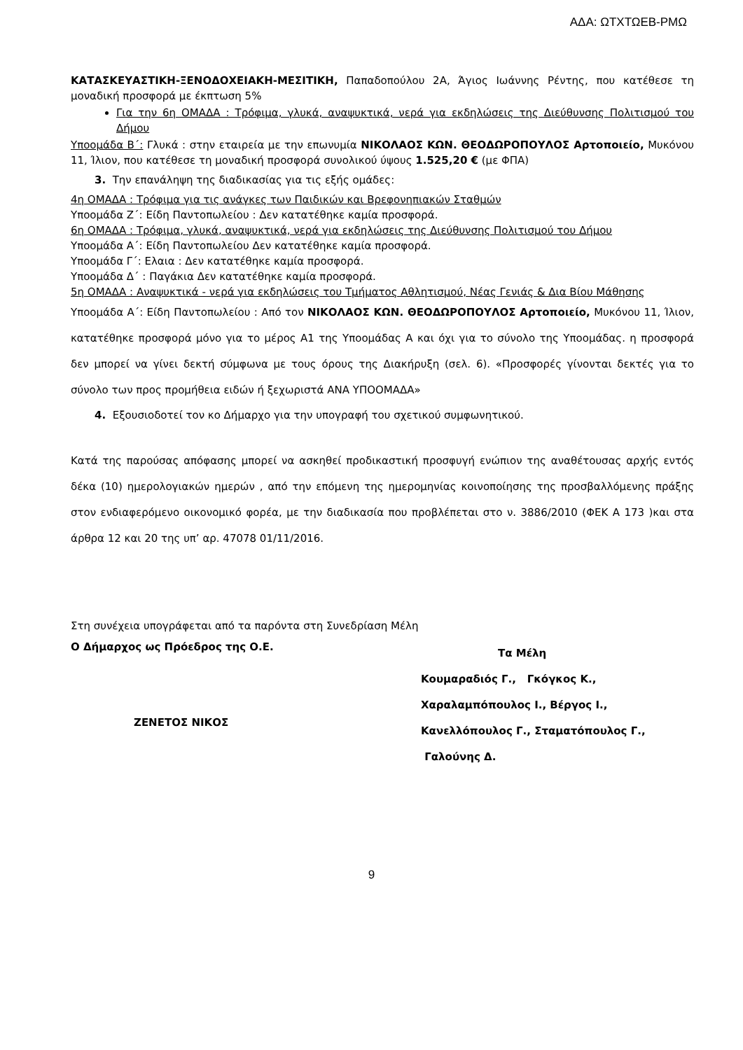ΑΔΑ: ΩΤΧΤΩΕΒ-ΡΜΩ
ΚΑΤΑΣΚΕΥΑΣΤΙΚΗ-ΞΕΝΟΔΟΧΕΙΑΚΗ-ΜΕΣΙΤΙΚΗ, Παπαδοπούλου 2Α, Άγιος Ιωάννης Ρέντης, που κατέθεσε τη μοναδική προσφορά με έκπτωση 5%
Για την 6η ΟΜΑΔΑ : Τρόφιμα, γλυκά, αναψυκτικά, νερά για εκδηλώσεις της Διεύθυνσης Πολιτισμού του Δήμου
Υποομάδα Β΄: Γλυκά : στην εταιρεία με την επωνυμία ΝΙΚΟΛΑΟΣ ΚΩΝ. ΘΕΟΔΩΡΟΠΟΥΛΟΣ Αρτοποιείο, Μυκόνου 11, Ίλιον, που κατέθεσε τη μοναδική προσφορά συνολικού ύψους 1.525,20 € (με ΦΠΑ)
3. Την επανάληψη της διαδικασίας για τις εξής ομάδες:
4η ΟΜΑΔΑ : Τρόφιμα για τις ανάγκες των Παιδικών και Βρεφονηπιακών Σταθμών
Υποομάδα Ζ΄: Είδη Παντοπωλείου : Δεν κατατέθηκε καμία προσφορά.
6η ΟΜΑΔΑ : Τρόφιμα, γλυκά, αναψυκτικά, νερά για εκδηλώσεις της Διεύθυνσης Πολιτισμού του Δήμου
Υποομάδα Α΄: Είδη Παντοπωλείου Δεν κατατέθηκε καμία προσφορά.
Υποομάδα Γ΄: Ελαια : Δεν κατατέθηκε καμία προσφορά.
Υποομάδα Δ΄ : Παγάκια Δεν κατατέθηκε καμία προσφορά.
5η ΟΜΑΔΑ : Αναψυκτικά - νερά για εκδηλώσεις του Τμήματος Αθλητισμού, Νέας Γενιάς & Δια Βίου Μάθησης
Υποομάδα Α΄: Είδη Παντοπωλείου : Από τον ΝΙΚΟΛΑΟΣ ΚΩΝ. ΘΕΟΔΩΡΟΠΟΥΛΟΣ Αρτοποιείο, Μυκόνου 11, Ίλιον, κατατέθηκε προσφορά μόνο για το μέρος Α1 της Υποομάδας Α και όχι για το σύνολο της Υποομάδας. η προσφορά δεν μπορεί να γίνει δεκτή σύμφωνα με τους όρους της Διακήρυξη (σελ. 6). «Προσφορές γίνονται δεκτές για το σύνολο των προς προμήθεια ειδών ή ξεχωριστά ΑΝΑ ΥΠΟΟΜΑΔΑ»
4. Εξουσιοδοτεί τον κο Δήμαρχο για την υπογραφή του σχετικού συμφωνητικού.
Κατά της παρούσας απόφασης μπορεί να ασκηθεί προδικαστική προσφυγή ενώπιον της αναθέτουσας αρχής εντός δέκα (10) ημερολογιακών ημερών , από την επόμενη της ημερομηνίας κοινοποίησης της προσβαλλόμενης πράξης στον ενδιαφερόμενο οικονομικό φορέα, με την διαδικασία που προβλέπεται στο ν. 3886/2010 (ΦΕΚ Α 173 )και στα άρθρα 12 και 20 της υπ’ αρ. 47078 01/11/2016.
Στη συνέχεια υπογράφεται από τα παρόντα στη Συνεδρίαση Μέλη
Ο Δήμαρχος ως Πρόεδρος της Ο.Ε.
ΖΕΝΕΤΟΣ ΝΙΚΟΣ
Τα Μέλη
Κουμαραδιός Γ., Γκόγκος Κ.,
Χαραλαμπόπουλος Ι., Βέργος Ι.,
Κανελλόπουλος Γ., Σταματόπουλος Γ.,
Γαλούνης Δ.
9